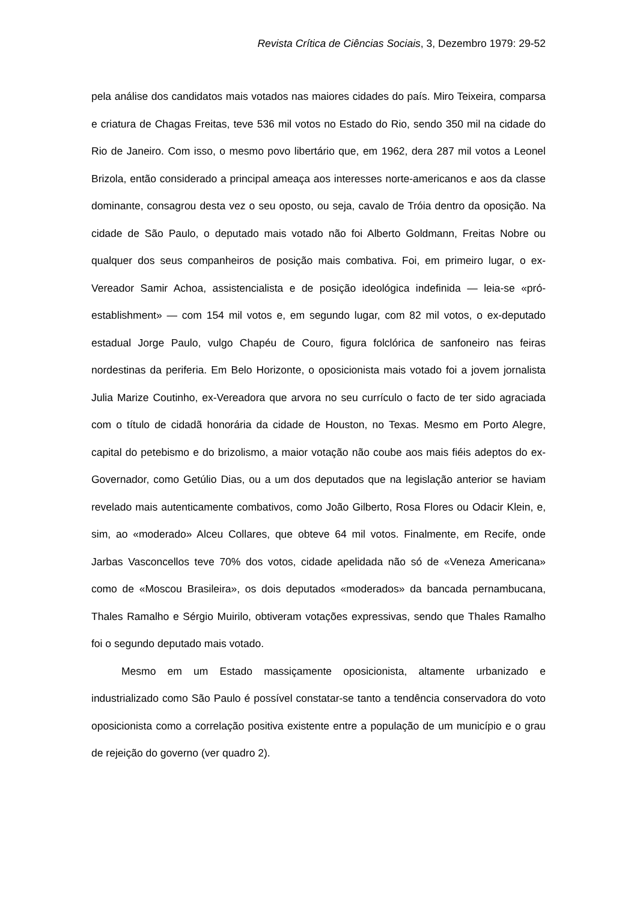Revista Crítica de Ciências Sociais, 3, Dezembro 1979: 29-52
pela análise dos candidatos mais votados nas maiores cidades do país. Miro Teixeira, comparsa e criatura de Chagas Freitas, teve 536 mil votos no Estado do Rio, sendo 350 mil na cidade do Rio de Janeiro. Com isso, o mesmo povo libertário que, em 1962, dera 287 mil votos a Leonel Brizola, então considerado a principal ameaça aos interesses norte-americanos e aos da classe dominante, consagrou desta vez o seu oposto, ou seja, cavalo de Tróia dentro da oposição. Na cidade de São Paulo, o deputado mais votado não foi Alberto Goldmann, Freitas Nobre ou qualquer dos seus companheiros de posição mais combativa. Foi, em primeiro lugar, o ex-Vereador Samir Achoa, assistencialista e de posição ideológica indefinida — leia-se «pró-establishment» — com 154 mil votos e, em segundo lugar, com 82 mil votos, o ex-deputado estadual Jorge Paulo, vulgo Chapéu de Couro, figura folclórica de sanfoneiro nas feiras nordestinas da periferia. Em Belo Horizonte, o oposicionista mais votado foi a jovem jornalista Julia Marize Coutinho, ex-Vereadora que arvora no seu currículo o facto de ter sido agraciada com o título de cidadã honorária da cidade de Houston, no Texas. Mesmo em Porto Alegre, capital do petebismo e do brizolismo, a maior votação não coube aos mais fiéis adeptos do ex-Governador, como Getúlio Dias, ou a um dos deputados que na legislação anterior se haviam revelado mais autenticamente combativos, como João Gilberto, Rosa Flores ou Odacir Klein, e, sim, ao «moderado» Alceu Collares, que obteve 64 mil votos. Finalmente, em Recife, onde Jarbas Vasconcellos teve 70% dos votos, cidade apelidada não só de «Veneza Americana» como de «Moscou Brasileira», os dois deputados «moderados» da bancada pernambucana, Thales Ramalho e Sérgio Muirilo, obtiveram votações expressivas, sendo que Thales Ramalho foi o segundo deputado mais votado.
Mesmo em um Estado massiçamente oposicionista, altamente urbanizado e industrializado como São Paulo é possível constatar-se tanto a tendência conservadora do voto oposicionista como a correlação positiva existente entre a população de um município e o grau de rejeição do governo (ver quadro 2).